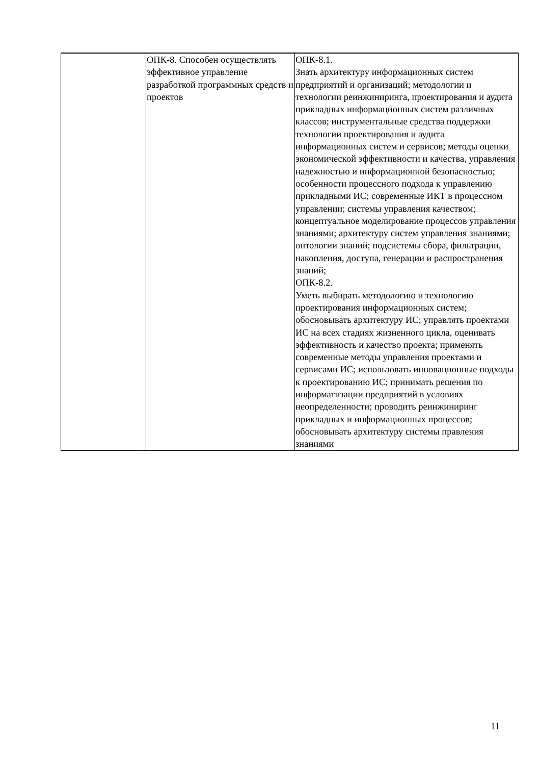| | ОПК-8. Способен осуществлять эффективное управление разработкой программных средств и проектов | ОПК-8.1. Знать архитектуру информационных систем предприятий и организаций; методологии и технологии реинжиниринга, проектирования и аудита прикладных информационных систем различных классов; инструментальные средства поддержки технологии проектирования и аудита информационных систем и сервисов; методы оценки экономической эффективности и качества, управления надежностью и информационной безопасностью; особенности процессного подхода к управлению прикладными ИС; современные ИКТ в процессном управлении; системы управления качеством; концептуальное моделирование процессов управления знаниями; архитектуру систем управления знаниями; онтологии знаний; подсистемы сбора, фильтрации, накопления, доступа, генерации и распространения знаний; ОПК-8.2. Уметь выбирать методологию и технологию проектирования информационных систем; обосновывать архитектуру ИС; управлять проектами ИС на всех стадиях жизненного цикла, оценивать эффективность и качество проекта; применять современные методы управления проектами и сервисами ИС; использовать инновационные подходы к проектированию ИС; принимать решения по информатизации предприятий в условиях неопределенности; проводить реинжиниринг прикладных и информационных процессов; обосновывать архитектуру системы правления знаниями |
11